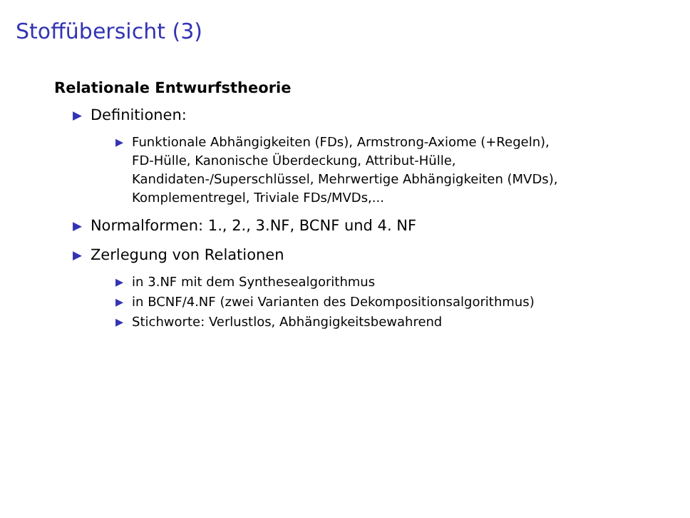Stoffübersicht (3)
Relationale Entwurfstheorie
▶ Definitionen:
▶ Funktionale Abhängigkeiten (FDs), Armstrong-Axiome (+Regeln), FD-Hülle, Kanonische Überdeckung, Attribut-Hülle, Kandidaten-/Superschlüssel, Mehrwertige Abhängigkeiten (MVDs), Komplementregel, Triviale FDs/MVDs,...
▶ Normalformen: 1., 2., 3.NF, BCNF und 4. NF
▶ Zerlegung von Relationen
▶ in 3.NF mit dem Synthesealgorithmus
▶ in BCNF/4.NF (zwei Varianten des Dekompositionsalgorithmus)
▶ Stichworte: Verlustlos, Abhängigkeitsbewahrend